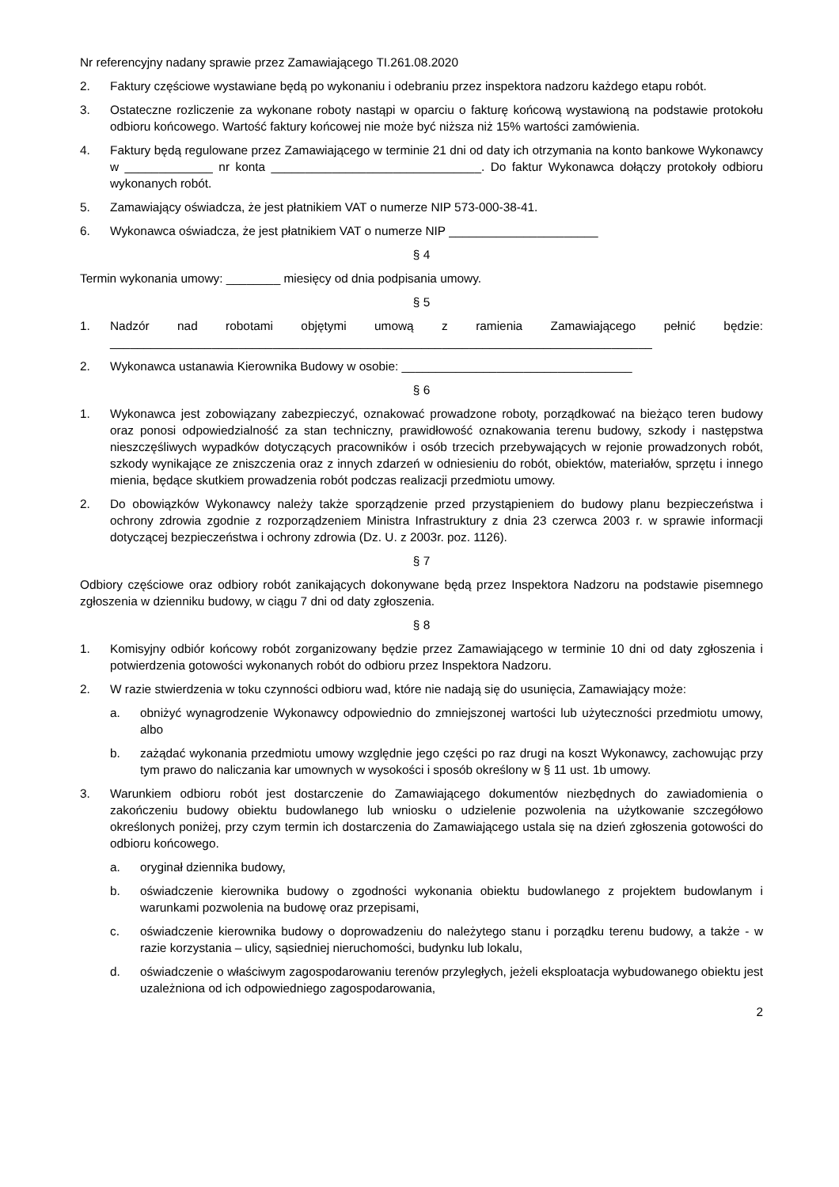Nr referencyjny nadany sprawie przez Zamawiającego TI.261.08.2020
2. Faktury częściowe wystawiane będą po wykonaniu i odebraniu przez inspektora nadzoru każdego etapu robót.
3. Ostateczne rozliczenie za wykonane roboty nastąpi w oparciu o fakturę końcową wystawioną na podstawie protokołu odbioru końcowego. Wartość faktury końcowej nie może być niższa niż 15% wartości zamówienia.
4. Faktury będą regulowane przez Zamawiającego w terminie 21 dni od daty ich otrzymania na konto bankowe Wykonawcy w _____________ nr konta _______________________________. Do faktur Wykonawca dołączy protokoły odbioru wykonanych robót.
5. Zamawiający oświadcza, że jest płatnikiem VAT o numerze NIP 573-000-38-41.
6. Wykonawca oświadcza, że jest płatnikiem VAT o numerze NIP ______________________
§ 4
Termin wykonania umowy: ________ miesięcy od dnia podpisania umowy.
§ 5
1. Nadzór nad robotami objętymi umową z ramienia Zamawiającego pełnić będzie: ________________________________________________________________________________
2. Wykonawca ustanawia Kierownika Budowy w osobie: __________________________________
§ 6
1. Wykonawca jest zobowiązany zabezpieczyć, oznakować prowadzone roboty, porządkować na bieżąco teren budowy oraz ponosi odpowiedzialność za stan techniczny, prawidłowość oznakowania terenu budowy, szkody i następstwa nieszczęśliwych wypadków dotyczących pracowników i osób trzecich przebywających w rejonie prowadzonych robót, szkody wynikające ze zniszczenia oraz z innych zdarzeń w odniesieniu do robót, obiektów, materiałów, sprzętu i innego mienia, będące skutkiem prowadzenia robót podczas realizacji przedmiotu umowy.
2. Do obowiązków Wykonawcy należy także sporządzenie przed przystąpieniem do budowy planu bezpieczeństwa i ochrony zdrowia zgodnie z rozporządzeniem Ministra Infrastruktury z dnia 23 czerwca 2003 r. w sprawie informacji dotyczącej bezpieczeństwa i ochrony zdrowia (Dz. U. z 2003r. poz. 1126).
§ 7
Odbiory częściowe oraz odbiory robót zanikających dokonywane będą przez Inspektora Nadzoru na podstawie pisemnego zgłoszenia w dzienniku budowy, w ciągu 7 dni od daty zgłoszenia.
§ 8
1. Komisyjny odbiór końcowy robót zorganizowany będzie przez Zamawiającego w terminie 10 dni od daty zgłoszenia i potwierdzenia gotowości wykonanych robót do odbioru przez Inspektora Nadzoru.
2. W razie stwierdzenia w toku czynności odbioru wad, które nie nadają się do usunięcia, Zamawiający może:
a. obniżyć wynagrodzenie Wykonawcy odpowiednio do zmniejszonej wartości lub użyteczności przedmiotu umowy, albo
b. zażądać wykonania przedmiotu umowy względnie jego części po raz drugi na koszt Wykonawcy, zachowując przy tym prawo do naliczania kar umownych w wysokości i sposób określony w § 11 ust. 1b umowy.
3. Warunkiem odbioru robót jest dostarczenie do Zamawiającego dokumentów niezbędnych do zawiadomienia o zakończeniu budowy obiektu budowlanego lub wniosku o udzielenie pozwolenia na użytkowanie szczegółowo określonych poniżej, przy czym termin ich dostarczenia do Zamawiającego ustala się na dzień zgłoszenia gotowości do odbioru końcowego.
a. oryginał dziennika budowy,
b. oświadczenie kierownika budowy o zgodności wykonania obiektu budowlanego z projektem budowlanym i warunkami pozwolenia na budowę oraz przepisami,
c. oświadczenie kierownika budowy o doprowadzeniu do należytego stanu i porządku terenu budowy, a także - w razie korzystania – ulicy, sąsiedniej nieruchomości, budynku lub lokalu,
d. oświadczenie o właściwym zagospodarowaniu terenów przyległych, jeżeli eksploatacja wybudowanego obiektu jest uzależniona od ich odpowiedniego zagospodarowania,
2